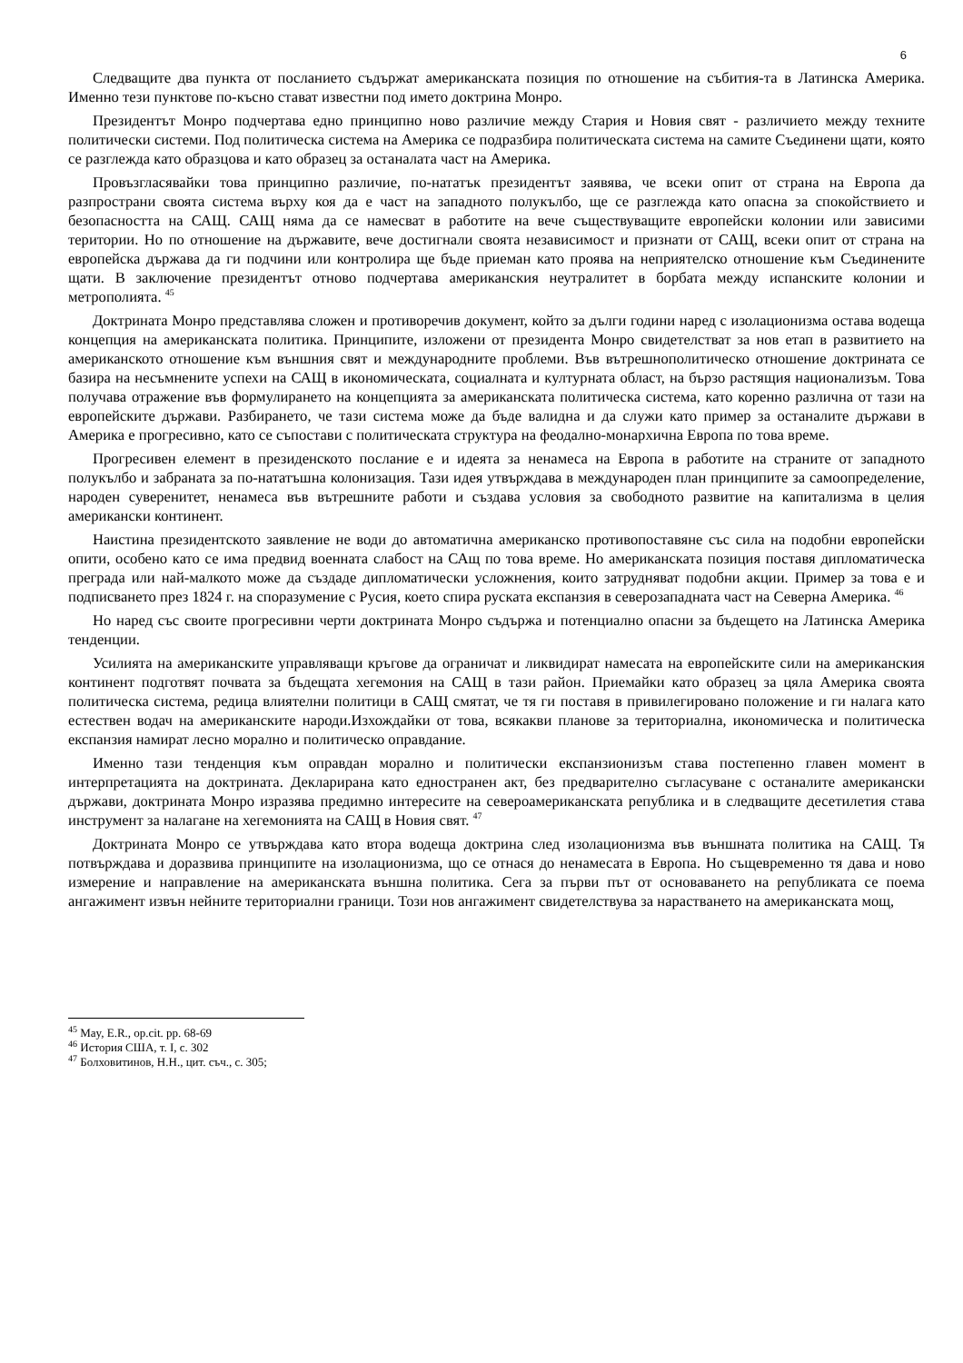6
Следващите два пункта от посланието съдържат американската позиция по отношение на събития-та в Латинска Америка. Именно тези пунктове по-късно стават известни под името доктрина Монро.
Президентът Монро подчертава едно принципно ново различие между Стария и Новия свят - различието между техните политически системи. Под политическа система на Америка се подразбира политическата система на самите Съединени щати, която се разглежда като образцова и като образец за останалата част на Америка.
Провъзгласявайки това принципно различие, по-нататък президентът заявява, че всеки опит от страна на Европа да разпространи своята система върху коя да е част на западното полукълбо, ще се разглежда като опасна за спокойствието и безопасността на САЩ. САЩ няма да се намесват в работите на вече съществуващите европейски колонии или зависими територии. Но по отношение на държавите, вече достигнали своята независимост и признати от САЩ, всеки опит от страна на европейска държава да ги подчини или контролира ще бъде приеман като проява на неприятелско отношение към Съединените щати. В заключение президентът отново подчертава американския неутралитет в борбата между испанските колонии и метрополията. <sup>45</sup>
Доктрината Монро представлява сложен и противоречив документ, който за дълги години наред с изолационизма остава водеща концепция на американската политика. Принципите, изложени от президента Монро свидетелстват за нов етап в развитието на американското отношение към външния свят и международните проблеми. Във вътрешнополитическо отношение доктрината се базира на несъмнените успехи на САЩ в икономическата, социалната и културната област, на бързо растящия национализъм. Това получава отражение във формулирането на концепцията за американската политическа система, като коренно различна от тази на европейските държави. Разбирането, че тази система може да бъде валидна и да служи като пример за останалите държави в Америка е прогресивно, като се съпостави с политическата структура на феодално-монархична Европа по това време.
Прогресивен елемент в президенското послание е и идеята за ненамеса на Европа в работите на страните от западното полукълбо и забраната за по-нататъшна колонизация. Тази идея утвърждава в международен план принципите за самоопределение, народен суверенитет, ненамеса във вътрешните работи и създава условия за свободното развитие на капитализма в целия американски континент.
Наистина президентското заявление не води до автоматична американско противопоставяне със сила на подобни европейски опити, особено като се има предвид военната слабост на САщ по това време. Но американската позиция поставя дипломатическа преграда или най-малкото може да създаде дипломатически усложнения, които затрудняват подобни акции. Пример за това е и подписването през 1824 г. на споразумение с Русия, което спира руската експанзия в северозападната част на Северна Америка. <sup>46</sup>
Но наред със своите прогресивни черти доктрината Монро съдържа и потенциално опасни за бъдещето на Латинска Америка тенденции.
Усилията на американските управляващи кръгове да ограничат и ликвидират намесата на европейските сили на американския континент подготвят почвата за бъдещата хегемония на САЩ в тази район. Приемайки като образец за цяла Америка своята политическа система, редица влиятелни политици в САЩ смятат, че тя ги поставя в привилегировано положение и ги налага като естествен водач на американските народи.Изхождайки от това, всякакви планове за териториална, икономическа и политическа експанзия намират лесно морално и политическо оправдание.
Именно тази тенденция към оправдан морално и политически експанзионизъм става постепенно главен момент в интерпретацията на доктрината. Декларирана като едностранен акт, без предварително съгласуване с останалите американски държави, доктрината Монро изразява предимно интересите на северoамериканската република и в следващите десетилетия става инструмент за налагане на хегемонията на САЩ в Новия свят. <sup>47</sup>
Доктрината Монро се утвърждава като втора водеща доктрина след изолационизма във външната политика на САЩ. Тя потвърждава и доразвива принципите на изолационизма, що се отнася до ненамесата в Европа. Но същевременно тя дава и ново измерение и направление на американската външна политика. Сега за първи път от основаването на републиката се поема ангажимент извън нейните териториални граници. Този нов ангажимент свидетелствува за нарастването на американската мощ,
<sup>45</sup> May, E.R., op.cit. pp. 68-69
<sup>46</sup> История США, т. I, с. 302
<sup>47</sup> Болховитинов, Н.Н., цит. съч., с. 305;